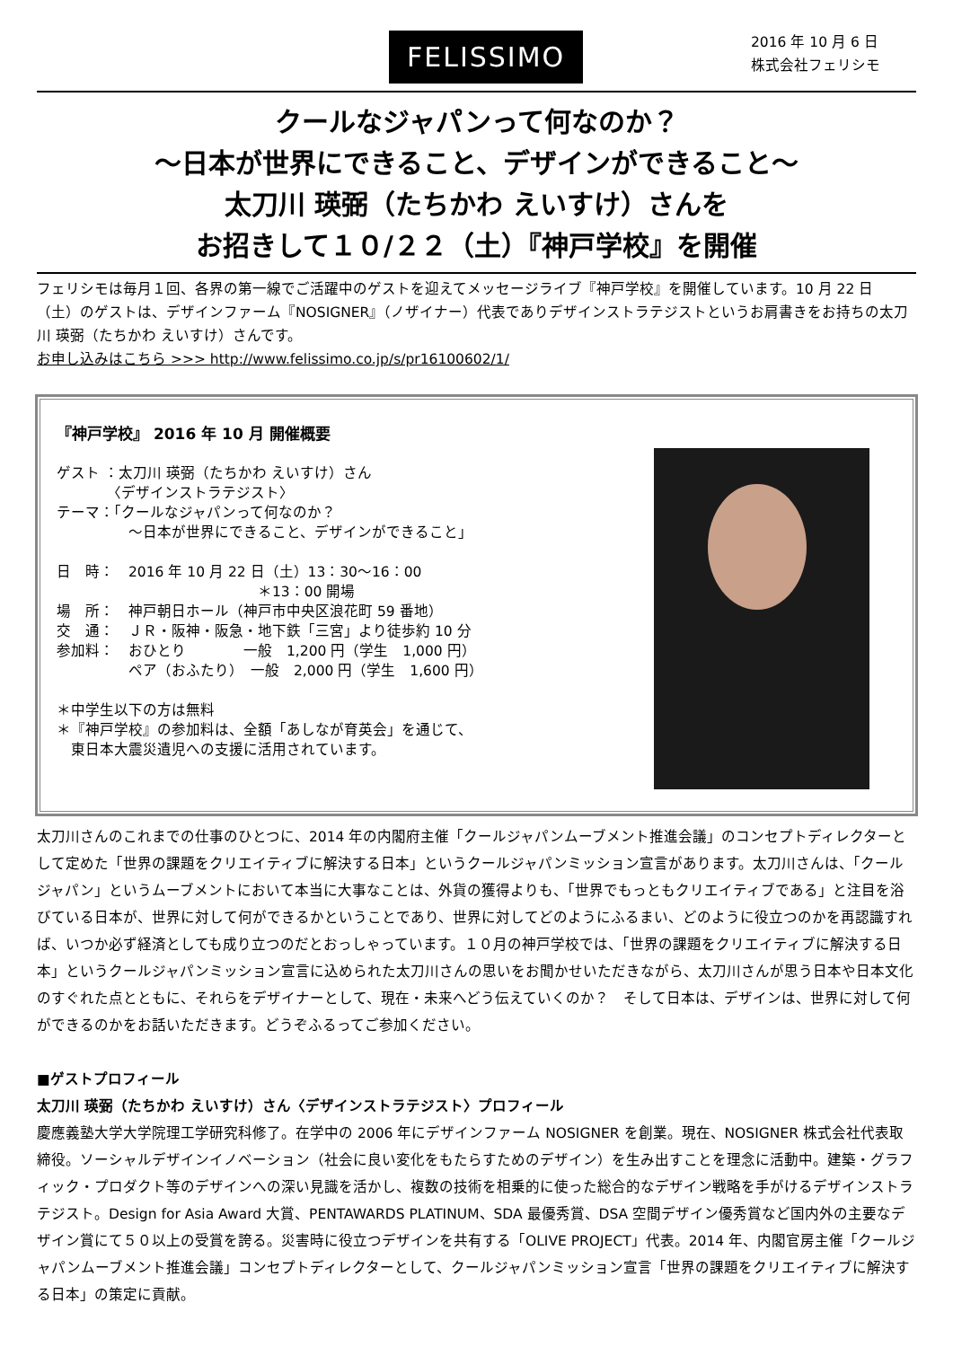FELISSIMO
2016 年 10 月 6 日
株式会社フェリシモ
クールなジャパンって何なのか？
～日本が世界にできること、デザインができること～
太刀川 瑛弼（たちかわ えいすけ）さんを
お招きして１０/２２（土）『神戸学校』を開催
フェリシモは毎月１回、各界の第一線でご活躍中のゲストを迎えてメッセージライブ『神戸学校』を開催しています。10 月 22 日（土）のゲストは、デザインファーム『NOSIGNER』（ノザイナー）代表でありデザインストラテジストというお肩書きをお持ちの太刀川 瑛弼（たちかわ えいすけ）さんです。
お申し込みはこちら >>> http://www.felissimo.co.jp/s/pr16100602/1/
『神戸学校』 2016 年 10 月 開催概要
ゲスト ：太刀川 瑛弼（たちかわ えいすけ）さん
　　　　〈デザインストラテジスト〉
テーマ：「クールなジャパンって何なのか？
　　　　　～日本が世界にできること、デザインができること」
日　時：　2016 年 10 月 22 日（土）13：30～16：00
　　　　　　　　　　　　　　＊13：00 開場
場　所：　神戸朝日ホール（神戸市中央区浪花町 59 番地）
交　通：　ＪＲ・阪神・阪急・地下鉄「三宮」より徒歩約 10 分
参加料：　おひとり　　　　一般　1,200 円（学生　1,000 円）
　　　　　ペア（おふたり）　一般　2,000 円（学生　1,600 円）
＊中学生以下の方は無料
＊『神戸学校』の参加料は、全額「あしなが育英会」を通じて、
　東日本大震災遺児への支援に活用されています。
太刀川さんのこれまでの仕事のひとつに、2014 年の内閣府主催「クールジャパンムーブメント推進会議」のコンセプトディレクターとして定めた「世界の課題をクリエイティブに解決する日本」というクールジャパンミッション宣言があります。太刀川さんは、「クールジャパン」というムーブメントにおいて本当に大事なことは、外貨の獲得よりも、「世界でもっともクリエイティブである」と注目を浴びている日本が、世界に対して何ができるかということであり、世界に対してどのようにふるまい、どのように役立つのかを再認識すれば、いつか必ず経済としても成り立つのだとおっしゃっています。１０月の神戸学校では、「世界の課題をクリエイティブに解決する日本」というクールジャパンミッション宣言に込められた太刀川さんの思いをお聞かせいただきながら、太刀川さんが思う日本や日本文化のすぐれた点とともに、それらをデザイナーとして、現在・未来へどう伝えていくのか？　そして日本は、デザインは、世界に対して何ができるのかをお話いただきます。どうぞふるってご参加ください。
■ゲストプロフィール
太刀川 瑛弼（たちかわ えいすけ）さん〈デザインストラテジスト〉プロフィール
慶應義塾大学大学院理工学研究科修了。在学中の 2006 年にデザインファーム NOSIGNER を創業。現在、NOSIGNER 株式会社代表取締役。ソーシャルデザインイノベーション（社会に良い変化をもたらすためのデザイン）を生み出すことを理念に活動中。建築・グラフィック・プロダクト等のデザインへの深い見識を活かし、複数の技術を相乗的に使った総合的なデザイン戦略を手がけるデザインストラテジスト。Design for Asia Award 大賞、PENTAWARDS PLATINUM、SDA 最優秀賞、DSA 空間デザイン優秀賞など国内外の主要なデザイン賞にて５０以上の受賞を誇る。災害時に役立つデザインを共有する「OLIVE PROJECT」代表。2014 年、内閣官房主催「クールジャパンムーブメント推進会議」コンセプトディレクターとして、クールジャパンミッション宣言「世界の課題をクリエイティブに解決する日本」の策定に貢献。